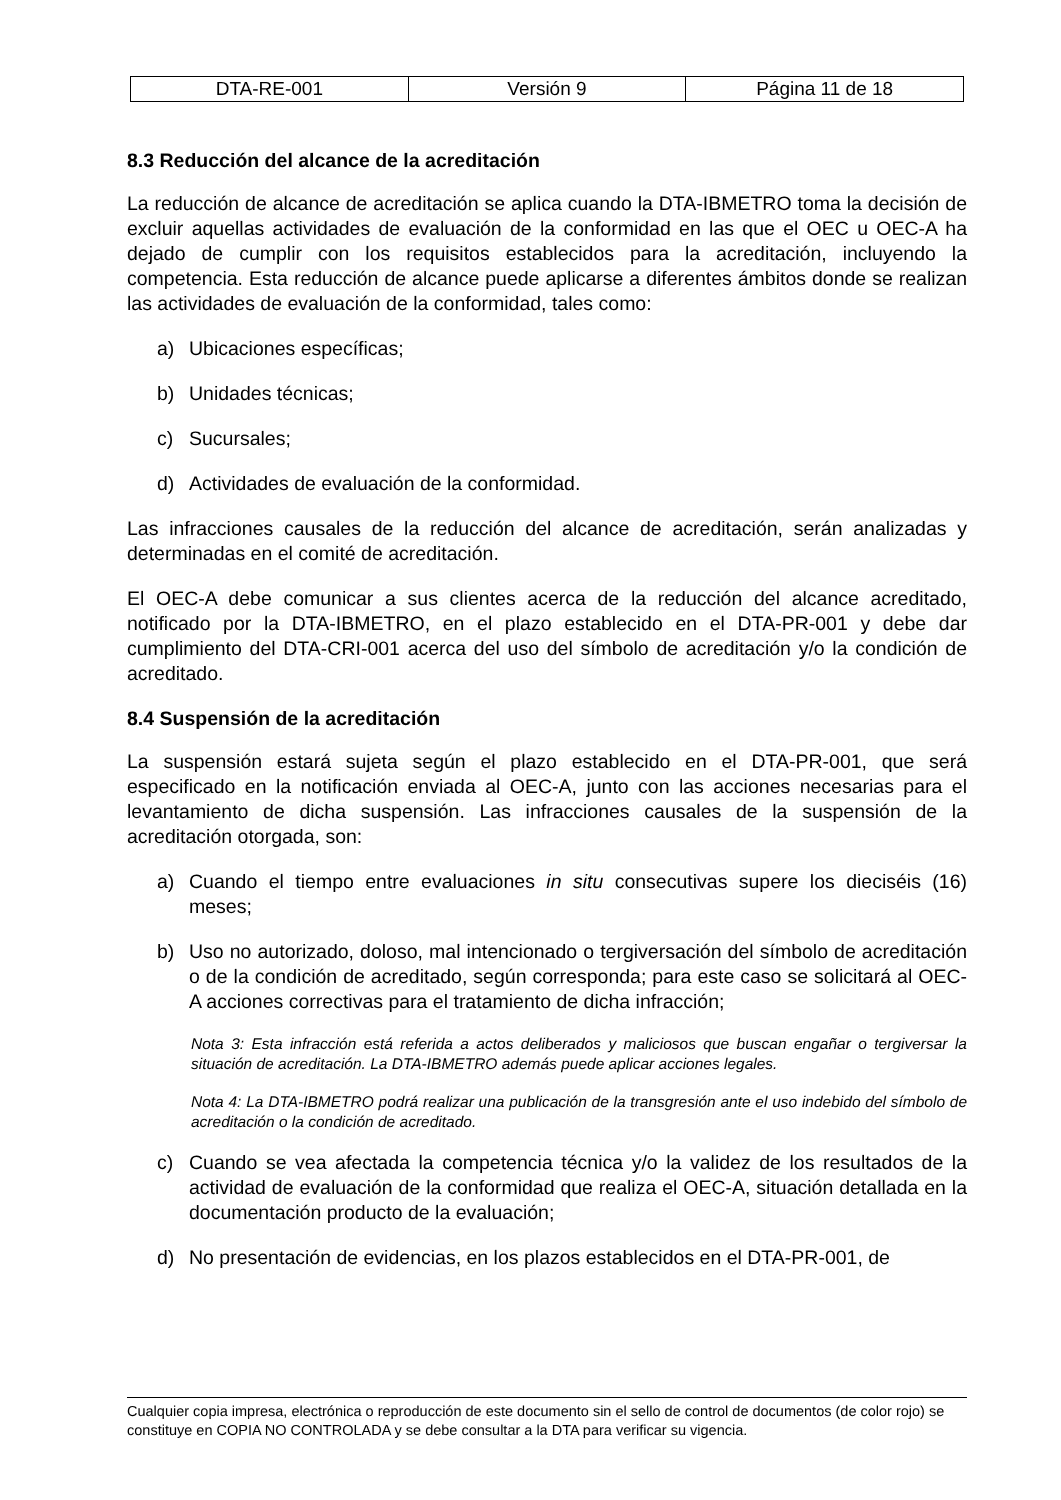| DTA-RE-001 | Versión 9 | Página 11 de 18 |
8.3 Reducción del alcance de la acreditación
La reducción de alcance de acreditación se aplica cuando la DTA-IBMETRO toma la decisión de excluir aquellas actividades de evaluación de la conformidad en las que el OEC u OEC-A ha dejado de cumplir con los requisitos establecidos para la acreditación, incluyendo la competencia. Esta reducción de alcance puede aplicarse a diferentes ámbitos donde se realizan las actividades de evaluación de la conformidad, tales como:
a) Ubicaciones específicas;
b) Unidades técnicas;
c) Sucursales;
d) Actividades de evaluación de la conformidad.
Las infracciones causales de la reducción del alcance de acreditación, serán analizadas y determinadas en el comité de acreditación.
El OEC-A debe comunicar a sus clientes acerca de la reducción del alcance acreditado, notificado por la DTA-IBMETRO, en el plazo establecido en el DTA-PR-001 y debe dar cumplimiento del DTA-CRI-001 acerca del uso del símbolo de acreditación y/o la condición de acreditado.
8.4 Suspensión de la acreditación
La suspensión estará sujeta según el plazo establecido en el DTA-PR-001, que será especificado en la notificación enviada al OEC-A, junto con las acciones necesarias para el levantamiento de dicha suspensión. Las infracciones causales de la suspensión de la acreditación otorgada, son:
a) Cuando el tiempo entre evaluaciones in situ consecutivas supere los dieciséis (16) meses;
b) Uso no autorizado, doloso, mal intencionado o tergiversación del símbolo de acreditación o de la condición de acreditado, según corresponda; para este caso se solicitará al OEC-A acciones correctivas para el tratamiento de dicha infracción;
Nota 3: Esta infracción está referida a actos deliberados y maliciosos que buscan engañar o tergiversar la situación de acreditación. La DTA-IBMETRO además puede aplicar acciones legales.
Nota 4: La DTA-IBMETRO podrá realizar una publicación de la transgresión ante el uso indebido del símbolo de acreditación o la condición de acreditado.
c) Cuando se vea afectada la competencia técnica y/o la validez de los resultados de la actividad de evaluación de la conformidad que realiza el OEC-A, situación detallada en la documentación producto de la evaluación;
d) No presentación de evidencias, en los plazos establecidos en el DTA-PR-001, de
Cualquier copia impresa, electrónica o reproducción de este documento sin el sello de control de documentos (de color rojo) se constituye en COPIA NO CONTROLADA y se debe consultar a la DTA para verificar su vigencia.